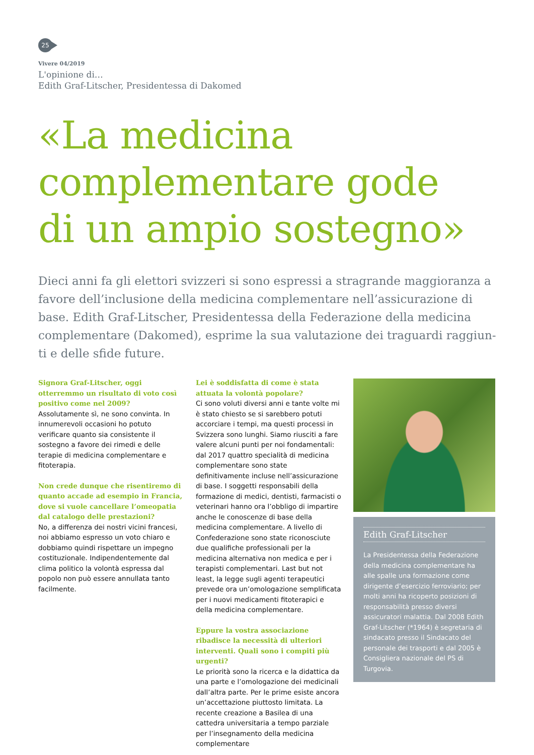25
Vivere 04/2019
L'opinione di…
Edith Graf-Litscher, Presidentessa di Dakomed
«La medicina
complementare gode
di un ampio sostegno»
Dieci anni fa gli elettori svizzeri si sono espressi a stragrande maggioranza a favore dell’inclusione della medicina complementare nell’assicurazione di base. Edith Graf-Litscher, Presidentessa della Federazione della medicina complementare (Dakomed), esprime la sua valutazione dei traguardi raggiun-ti e delle sfide future.
Signora Graf-Litscher, oggi otterremmo un risultato di voto così positivo come nel 2009?
Assolutamente sì, ne sono convinta. In innumerevoli occasioni ho potuto verificare quanto sia consistente il sostegno a favore dei rimedi e delle terapie di medicina complementare e fitoterapia.
Non crede dunque che risentiremo di quanto accade ad esempio in Francia, dove si vuole cancellare l’omeopatia dal catalogo delle prestazioni?
No, a differenza dei nostri vicini francesi, noi abbiamo espresso un voto chiaro e dobbiamo quindi rispettare un impegno costituzionale. Indipendentemente dal clima politico la volontà espressa dal popolo non può essere annullata tanto facilmente.
Lei è soddisfatta di come è stata attuata la volontà popolare?
Ci sono voluti diversi anni e tante volte mi è stato chiesto se si sarebbero potuti accorciare i tempi, ma questi processi in Svizzera sono lunghi. Siamo riusciti a fare valere alcuni punti per noi fondamentali: dal 2017 quattro specialità di medicina complementare sono state definitivamente incluse nell’assicurazione di base. I soggetti responsabili della formazione di medici, dentisti, farmacisti o veterinari hanno ora l’obbligo di impartire anche le conoscenze di base della medicina complementare. A livello di Confederazione sono state riconosciute due qualifiche professionali per la medicina alternativa non medica e per i terapisti complementari. Last but not least, la legge sugli agenti terapeutici prevede ora un’omologazione semplificata per i nuovi medicamenti fitoterapici e della medicina complementare.
Eppure la vostra associazione ribadisce la necessità di ulteriori interventi. Quali sono i compiti più urgenti?
Le priorità sono la ricerca e la didattica da una parte e l’omologazione dei medicinali dall’altra parte. Per le prime esiste ancora un’accettazione piuttosto limitata. La recente creazione a Basilea di una cattedra universitaria a tempo parziale per l’insegnamento della medicina complementare
Edith Graf-Litscher
La Presidentessa della Federazione della medicina complementare ha alle spalle una formazione come dirigente d’esercizio ferroviario; per molti anni ha ricoperto posizioni di responsabilità presso diversi assicuratori malattia. Dal 2008 Edith Graf-Litscher (*1964) è segretaria di sindacato presso il Sindacato del personale dei trasporti e dal 2005 è Consigliera nazionale del PS di Turgovia.